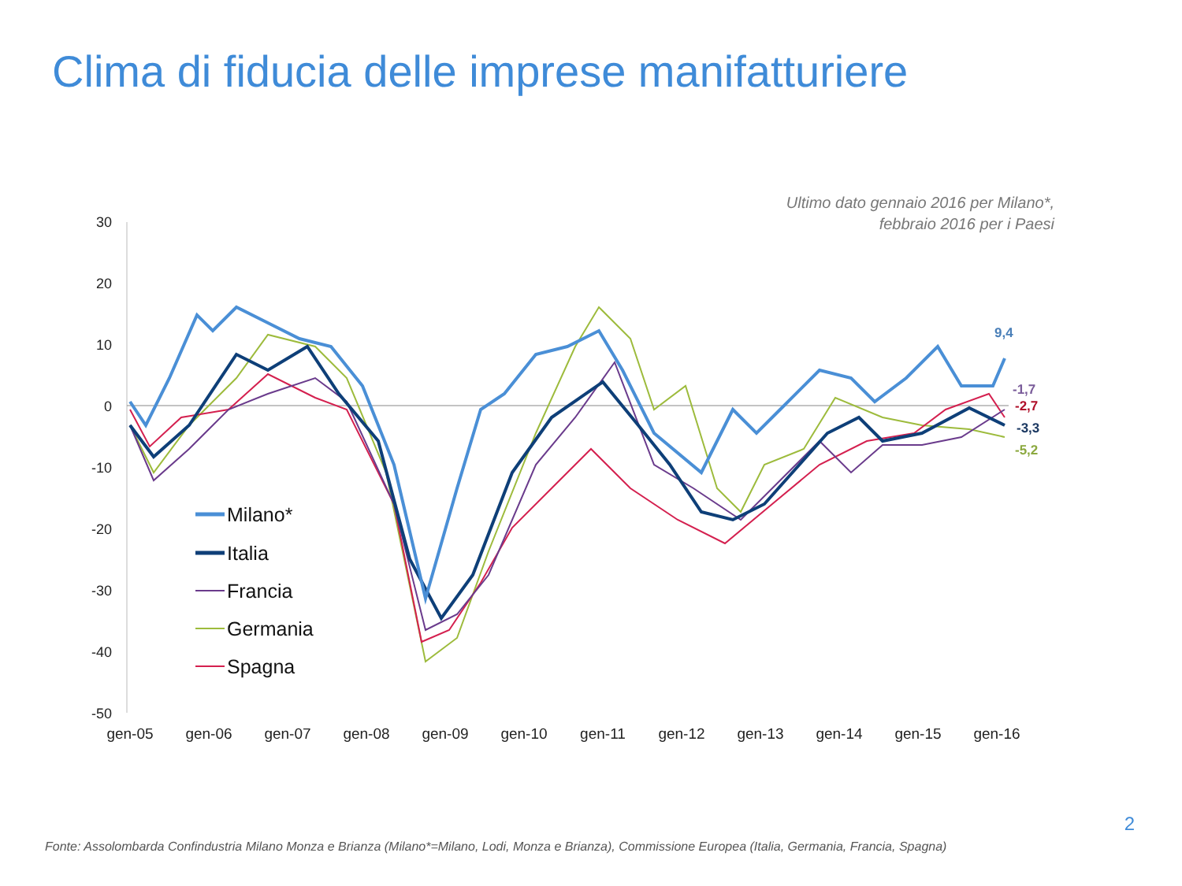Clima di fiducia delle imprese manifatturiere
Ultimo dato gennaio 2016 per Milano*,
febbraio 2016 per i Paesi
30
20
10
0
-10
-20
-30
-40
-50
gen-05
gen-06
gen-07
gen-08
gen-09
gen-10
gen-11
gen-12
gen-13
gen-14
gen-15
gen-16
9,4
-1,7
-2,7
-3,3
-5,2
Milano*
Italia
Francia
Germania
Spagna
2
Fonte: Assolombarda Confindustria Milano Monza e Brianza (Milano*=Milano, Lodi, Monza e Brianza), Commissione Europea (Italia, Germania, Francia, Spagna)